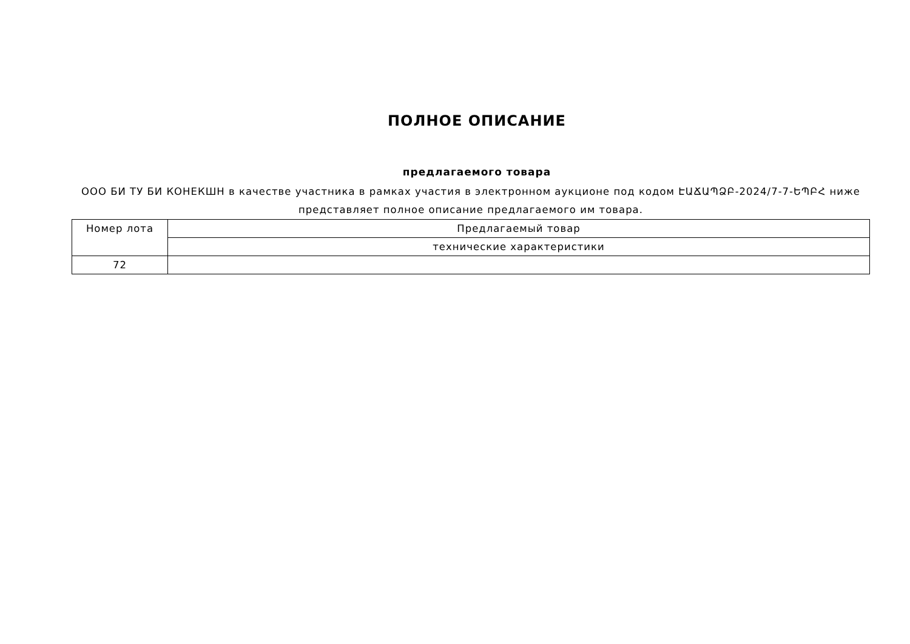ПОЛНОЕ ОПИСАНИЕ
предлагаемого товара
ООО БИ ТУ БИ КОНЕКШН в качестве участника в рамках участия в электронном аукционе под кодом ԷԱՃԱՊՁԲ-2024/7-7-ԵՊԲՀ ниже представляет полное описание предлагаемого им товара.
| Номер лота | Предлагаемый товар |
| --- | --- |
| | технические характеристики |
| 72 | |